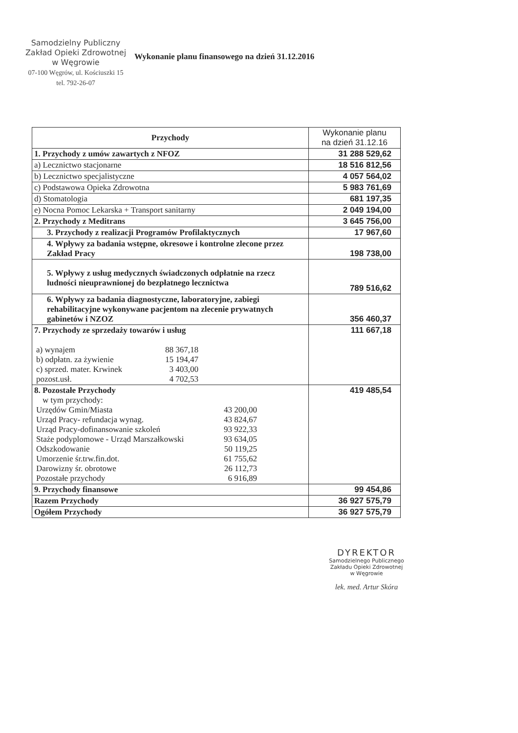Samodzielny Publiczny
Zakład Opieki Zdrowotnej
w Węgrowie
07-100 Węgrów, ul. Kościuszki 15
tel. 792-26-07
Wykonanie planu finansowego na dzień 31.12.2016
| Przychody | Wykonanie planu na dzień 31.12.16 |
| --- | --- |
| 1. Przychody z umów zawartych z NFOZ | 31 288 529,62 |
| a) Lecznictwo stacjonarne | 18 516 812,56 |
| b) Lecznictwo specjalistyczne | 4 057 564,02 |
| c) Podstawowa Opieka Zdrowotna | 5 983 761,69 |
| d) Stomatologia | 681 197,35 |
| e) Nocna Pomoc Lekarska + Transport sanitarny | 2 049 194,00 |
| 2. Przychody z Meditrans | 3 645 756,00 |
| 3. Przychody z realizacji Programów Profilaktycznych | 17 967,60 |
| 4. Wpływy za badania wstępne, okresowe i kontrolne zlecone przez Zakład Pracy | 198 738,00 |
| 5. Wpływy z usług medycznych świadczonych odpłatnie na rzecz ludności nieuprawnionej do bezpłatnego lecznictwa | 789 516,62 |
| 6. Wpływy za badania diagnostyczne, laboratoryjne, zabiegi rehabilitacyjne wykonywane pacjentom na zlecenie prywatnych gabinetów i NZOZ | 356 460,37 |
| 7. Przychody ze sprzedaży towarów i usług / a) wynajem / 88 367,18 / / b) odpłatn. za żywienie / 15 194,47 / / c) sprzed. mater. Krwinek / 3 403,00 / / pozost.usł. / 4 702,53 / | 111 667,18 |
| 8. Pozostałe Przychody w tym przychody: / Urzędów Gmin/Miasta / 43 200,00 / / Urząd Pracy- refundacja wynag. / 43 824,67 / / Urząd Pracy-dofinansowanie szkoleń / 93 922,33 / / Staże podyplomowe - Urząd Marszałkowski / 93 634,05 / / Odszkodowanie / 50 119,25 / / Umorzenie śr.trw.fin.dot. / 61 755,62 / / Darowizny śr. obrotowe / 26 112,73 / / Pozostałe przychody / 6 916,89 / | 419 485,54 |
| 9. Przychody finansowe | 99 454,86 |
| Razem Przychody | 36 927 575,79 |
| Ogółem Przychody | 36 927 575,79 |
DYREKTOR
Samodzielnego Publicznego
Zakładu Opieki Zdrowotnej
w Węgrowie
lek. med. Artur Skóra